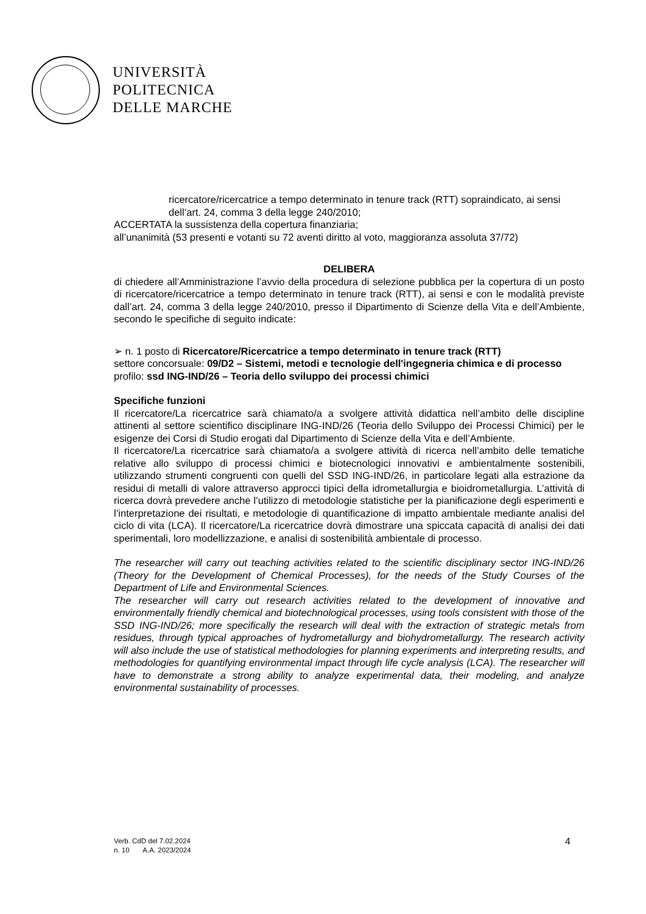UNIVERSITÀ
POLITECNICA
DELLE MARCHE
ricercatore/ricercatrice a tempo determinato in tenure track (RTT) sopraindicato, ai sensi dell’art. 24, comma 3 della legge 240/2010;
ACCERTATA la sussistenza della copertura finanziaria;
all’unanimità (53 presenti e votanti su 72 aventi diritto al voto, maggioranza assoluta 37/72)
DELIBERA
di chiedere all’Amministrazione l’avvio della procedura di selezione pubblica per la copertura di un posto di ricercatore/ricercatrice a tempo determinato in tenure track (RTT), ai sensi e con le modalità previste dall’art. 24, comma 3 della legge 240/2010, presso il Dipartimento di Scienze della Vita e dell’Ambiente, secondo le specifiche di seguito indicate:
➢ n. 1 posto di Ricercatore/Ricercatrice a tempo determinato in tenure track (RTT)
settore concorsuale: 09/D2 – Sistemi, metodi e tecnologie dell'ingegneria chimica e di processo
profilo: ssd ING-IND/26 – Teoria dello sviluppo dei processi chimici
Specifiche funzioni
Il ricercatore/La ricercatrice sarà chiamato/a a svolgere attività didattica nell’ambito delle discipline attinenti al settore scientifico disciplinare ING-IND/26 (Teoria dello Sviluppo dei Processi Chimici) per le esigenze dei Corsi di Studio erogati dal Dipartimento di Scienze della Vita e dell’Ambiente.
Il ricercatore/La ricercatrice sarà chiamato/a a svolgere attività di ricerca nell’ambito delle tematiche relative allo sviluppo di processi chimici e biotecnologici innovativi e ambientalmente sostenibili, utilizzando strumenti congruenti con quelli del SSD ING-IND/26, in particolare legati alla estrazione da residui di metalli di valore attraverso approcci tipici della idrometallurgia e bioidrometallurgia. L’attività di ricerca dovrà prevedere anche l’utilizzo di metodologie statistiche per la pianificazione degli esperimenti e l’interpretazione dei risultati, e metodologie di quantificazione di impatto ambientale mediante analisi del ciclo di vita (LCA). Il ricercatore/La ricercatrice dovrà dimostrare una spiccata capacità di analisi dei dati sperimentali, loro modellizzazione, e analisi di sostenibilità ambientale di processo.
The researcher will carry out teaching activities related to the scientific disciplinary sector ING-IND/26 (Theory for the Development of Chemical Processes), for the needs of the Study Courses of the Department of Life and Environmental Sciences.
The researcher will carry out research activities related to the development of innovative and environmentally friendly chemical and biotechnological processes, using tools consistent with those of the SSD ING-IND/26; more specifically the research will deal with the extraction of strategic metals from residues, through typical approaches of hydrometallurgy and biohydrometallurgy. The research activity will also include the use of statistical methodologies for planning experiments and interpreting results, and methodologies for quantifying environmental impact through life cycle analysis (LCA). The researcher will have to demonstrate a strong ability to analyze experimental data, their modeling, and analyze environmental sustainability of processes.
Verb. CdD del 7.02.2024
n. 10 A.A. 2023/2024
4